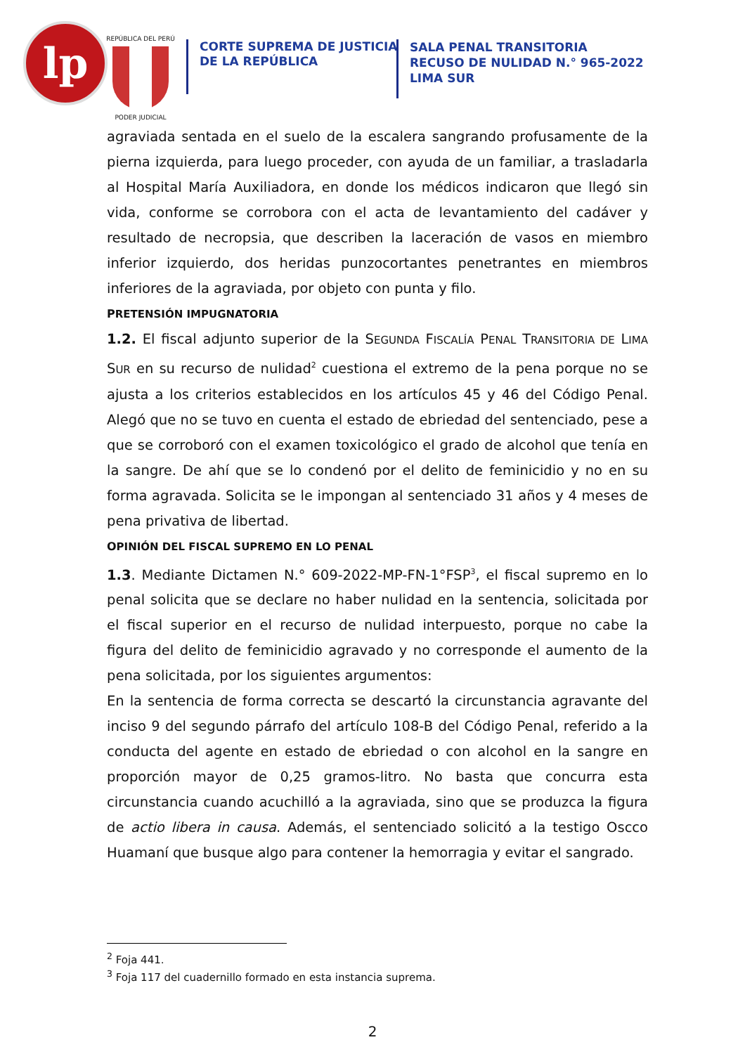lp
REPÚBLICA DEL PERÚ
PODER JUDICIAL
CORTE SUPREMA DE JUSTICIA
DE LA REPÚBLICA
SALA PENAL TRANSITORIA
RECUSO DE NULIDAD N.° 965-2022
LIMA SUR
agraviada sentada en el suelo de la escalera sangrando profusamente de la pierna izquierda, para luego proceder, con ayuda de un familiar, a trasladarla al Hospital María Auxiliadora, en donde los médicos indicaron que llegó sin vida, conforme se corrobora con el acta de levantamiento del cadáver y resultado de necropsia, que describen la laceración de vasos en miembro inferior izquierdo, dos heridas punzocortantes penetrantes en miembros inferiores de la agraviada, por objeto con punta y filo.
PRETENSIÓN IMPUGNATORIA
1.2. El fiscal adjunto superior de la SEGUNDA FISCALÍA PENAL TRANSITORIA DE LIMA SUR en su recurso de nulidad<sup>2</sup> cuestiona el extremo de la pena porque no se ajusta a los criterios establecidos en los artículos 45 y 46 del Código Penal. Alegó que no se tuvo en cuenta el estado de ebriedad del sentenciado, pese a que se corroboró con el examen toxicológico el grado de alcohol que tenía en la sangre. De ahí que se lo condenó por el delito de feminicidio y no en su forma agravada. Solicita se le impongan al sentenciado 31 años y 4 meses de pena privativa de libertad.
OPINIÓN DEL FISCAL SUPREMO EN LO PENAL
1.3. Mediante Dictamen N.° 609-2022-MP-FN-1°FSP<sup>3</sup>, el fiscal supremo en lo penal solicita que se declare no haber nulidad en la sentencia, solicitada por el fiscal superior en el recurso de nulidad interpuesto, porque no cabe la figura del delito de feminicidio agravado y no corresponde el aumento de la pena solicitada, por los siguientes argumentos:
En la sentencia de forma correcta se descartó la circunstancia agravante del inciso 9 del segundo párrafo del artículo 108-B del Código Penal, referido a la conducta del agente en estado de ebriedad o con alcohol en la sangre en proporción mayor de 0,25 gramos-litro. No basta que concurra esta circunstancia cuando acuchilló a la agraviada, sino que se produzca la figura de actio libera in causa. Además, el sentenciado solicitó a la testigo Oscco Huamaní que busque algo para contener la hemorragia y evitar el sangrado.
<sup>2</sup> Foja 441.
<sup>3</sup> Foja 117 del cuadernillo formado en esta instancia suprema.
2